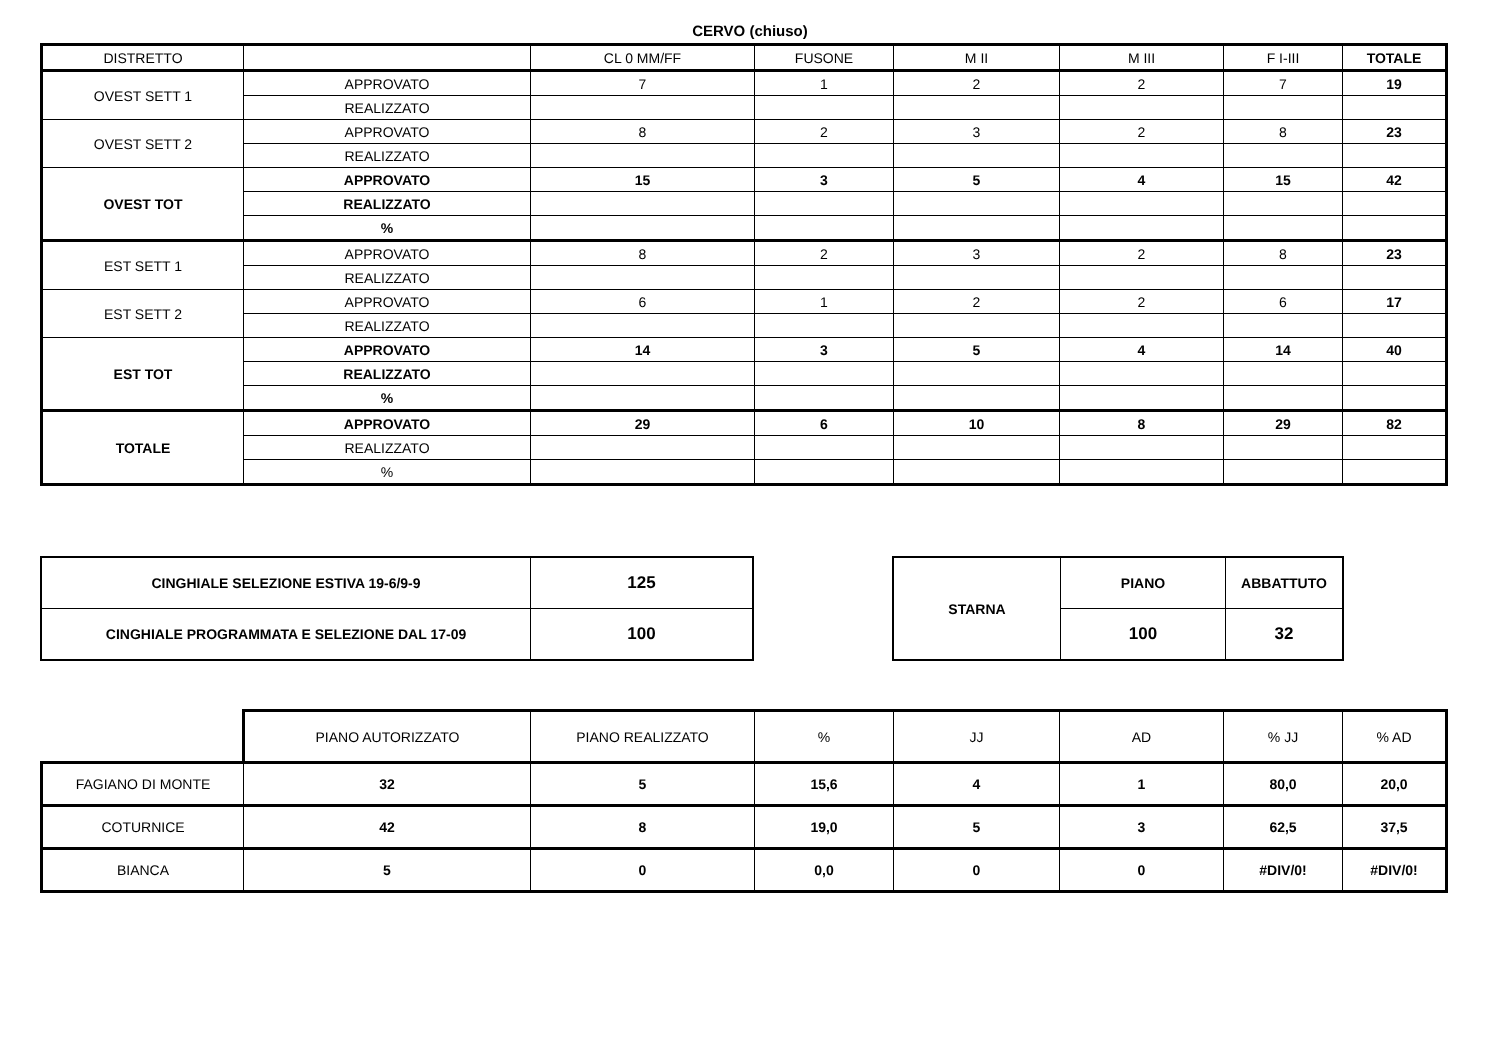CERVO (chiuso)
| DISTRETTO | | CL 0 MM/FF | FUSONE | M II | M III | F I-III | TOTALE |
| --- | --- | --- | --- | --- | --- | --- | --- |
| OVEST SETT 1 | APPROVATO | 7 | 1 | 2 | 2 | 7 | 19 |
| | REALIZZATO | | | | | | |
| OVEST SETT 2 | APPROVATO | 8 | 2 | 3 | 2 | 8 | 23 |
| | REALIZZATO | | | | | | |
| OVEST TOT | APPROVATO | 15 | 3 | 5 | 4 | 15 | 42 |
| | REALIZZATO | | | | | | |
| | % | | | | | | |
| EST SETT 1 | APPROVATO | 8 | 2 | 3 | 2 | 8 | 23 |
| | REALIZZATO | | | | | | |
| EST SETT 2 | APPROVATO | 6 | 1 | 2 | 2 | 6 | 17 |
| | REALIZZATO | | | | | | |
| EST TOT | APPROVATO | 14 | 3 | 5 | 4 | 14 | 40 |
| | REALIZZATO | | | | | | |
| | % | | | | | | |
| TOTALE | APPROVATO | 29 | 6 | 10 | 8 | 29 | 82 |
| | REALIZZATO | | | | | | |
| | % | | | | | | |
| CINGHIALE SELEZIONE ESTIVA 19-6/9-9 | 125 |
| CINGHIALE PROGRAMMATA E SELEZIONE DAL 17-09 | 100 |
| STARNA | PIANO | ABBATTUTO |
| | 100 | 32 |
| | PIANO AUTORIZZATO | PIANO REALIZZATO | % | JJ | AD | % JJ | % AD |
| FAGIANO DI MONTE | 32 | 5 | 15,6 | 4 | 1 | 80,0 | 20,0 |
| COTURNICE | 42 | 8 | 19,0 | 5 | 3 | 62,5 | 37,5 |
| BIANCA | 5 | 0 | 0,0 | 0 | 0 | #DIV/0! | #DIV/0! |